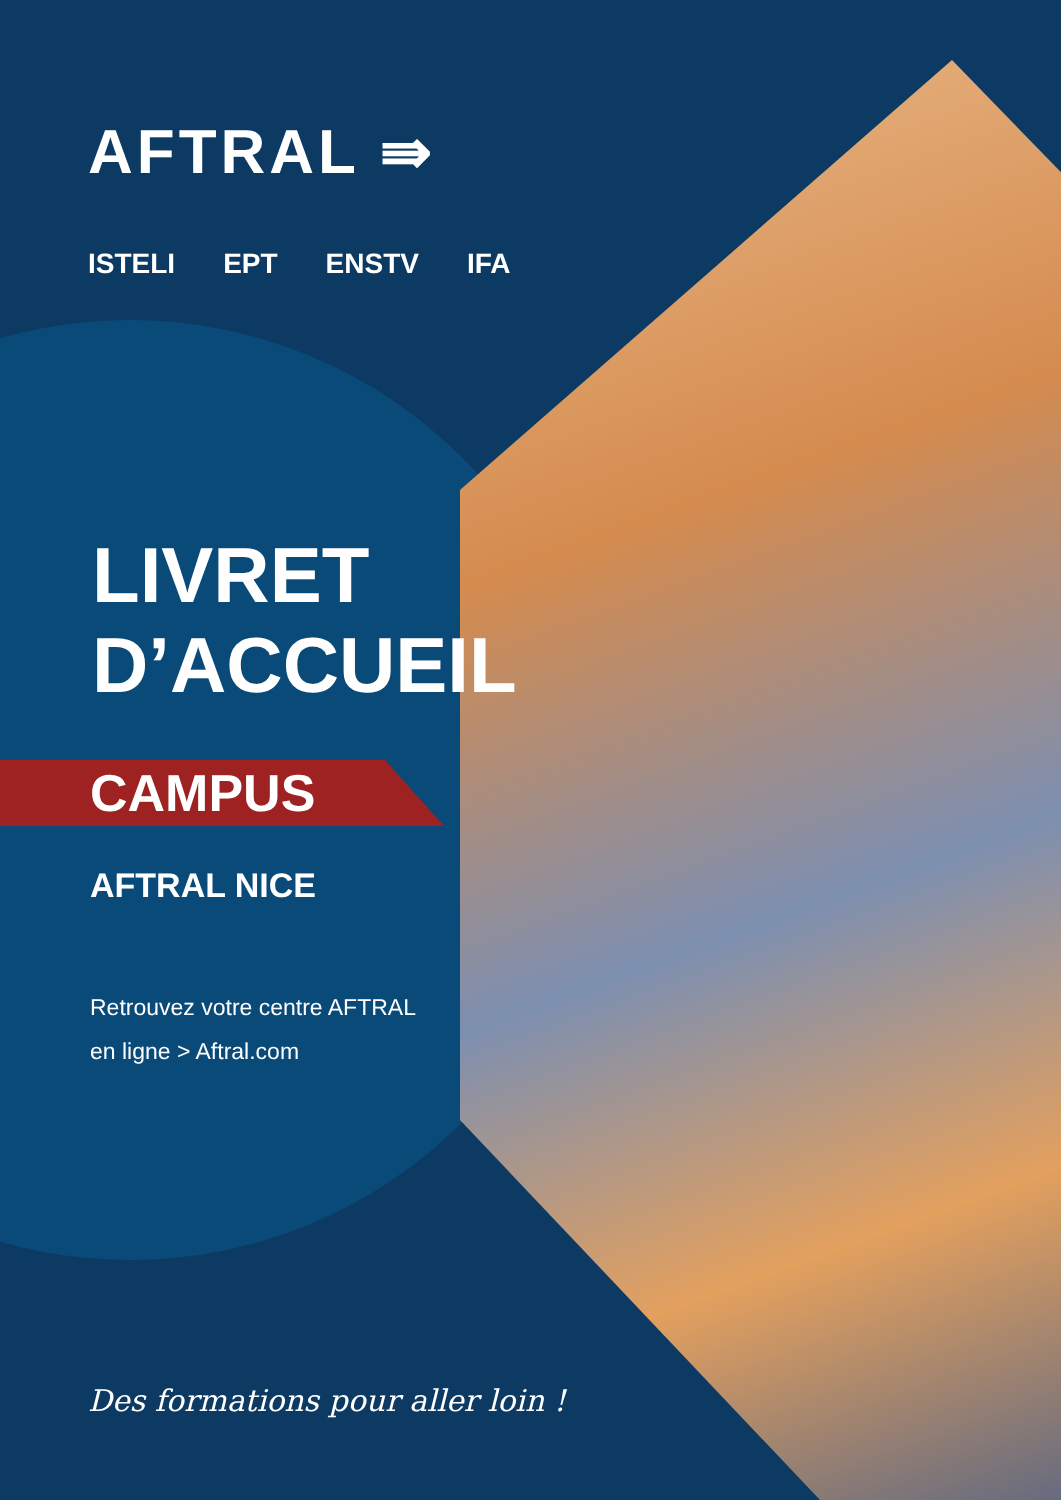AFTRAL ⇛
ISTELI EPT ENSTV IFA
LIVRET
D’ACCUEIL
CAMPUS
AFTRAL NICE
Retrouvez votre centre AFTRAL
en ligne > Aftral.com
Des formations pour aller loin !